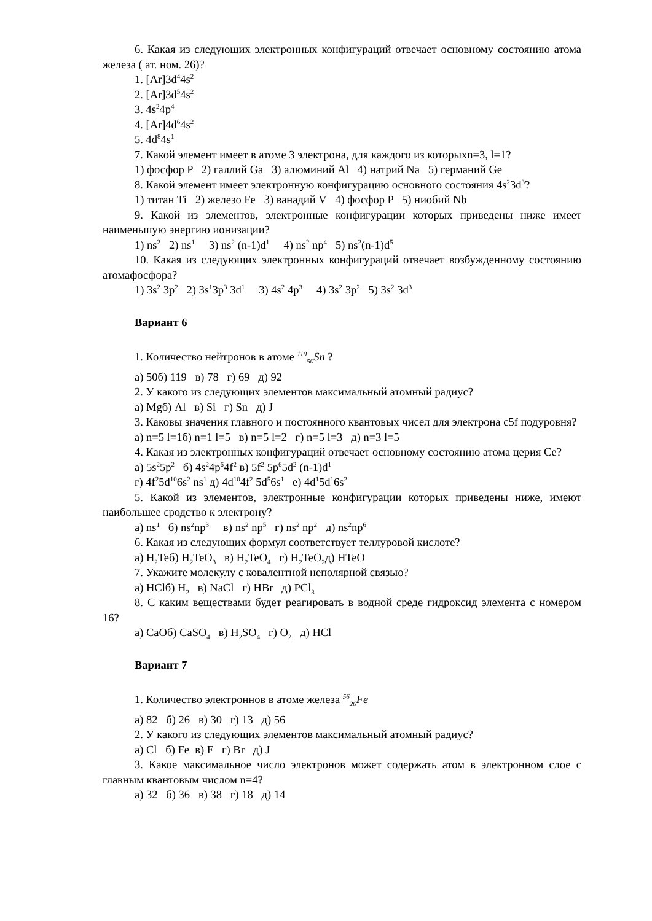6. Какая из следующих электронных конфигураций отвечает основному состоянию атома железа ( ат. ном. 26)?
1. [Ar]3d<sup>4</sup>4s<sup>2</sup>
2. [Ar]3d<sup>5</sup>4s<sup>2</sup>
3. 4s<sup>2</sup>4p<sup>4</sup>
4. [Ar]4d<sup>6</sup>4s<sup>2</sup>
5. 4d<sup>8</sup>4s<sup>1</sup>
7. Какой элемент имеет в атоме 3 электрона, для каждого из которыхn=3, l=1?
1) фосфор P 2) галлий Ga 3) алюминий Al 4) натрий Na 5) германий Ge
8. Какой элемент имеет электронную конфигурацию основного состояния 4s<sup>2</sup>3d<sup>3</sup>?
1) титан Ti 2) железо Fe 3) ванадий V 4) фосфор P 5) ниобий Nb
9. Какой из элементов, электронные конфигурации которых приведены ниже имеет наименьшую энергию ионизации?
1) ns<sup>2</sup> 2) ns<sup>1</sup> 3) ns<sup>2</sup> (n-1)d<sup>1</sup> 4) ns<sup>2</sup> np<sup>4</sup> 5) ns<sup>2</sup>(n-1)d<sup>5</sup>
10. Какая из следующих электронных конфигураций отвечает возбужденному состоянию атомафосфора?
1) 3s<sup>2</sup> 3p<sup>2</sup> 2) 3s<sup>1</sup>3p<sup>3</sup> 3d<sup>1</sup> 3) 4s<sup>2</sup> 4p<sup>3</sup> 4) 3s<sup>2</sup> 3p<sup>2</sup> 5) 3s<sup>2</sup> 3d<sup>3</sup>
Вариант 6
1. Количество нейтронов в атоме <sup>119</sup><sub>50</sub>Sn ?
а) 50б) 119 в) 78 г) 69 д) 92
2. У какого из следующих элементов максимальный атомный радиус?
а) Mgб) Al в) Si г) Sn д) J
3. Каковы значения главного и постоянного квантовых чисел для электрона с5f подуровня?
а) n=5 l=1б) n=1 l=5 в) n=5 l=2 г) n=5 l=3 д) n=3 l=5
4. Какая из электронных конфигураций отвечает основному состоянию атома церия Ce?
а) 5s<sup>2</sup>5p<sup>2</sup> б) 4s<sup>2</sup>4p<sup>6</sup>4f<sup>2</sup> в) 5f<sup>2</sup> 5p<sup>6</sup>5d<sup>2</sup> (n-1)d<sup>1</sup>
г) 4f<sup>2</sup>5d<sup>10</sup>6s<sup>2</sup> ns<sup>1</sup> д) 4d<sup>10</sup>4f<sup>2</sup> 5d<sup>5</sup>6s<sup>1</sup> е) 4d<sup>1</sup>5d<sup>1</sup>6s<sup>2</sup>
5. Какой из элементов, электронные конфигурации которых приведены ниже, имеют наибольшее сродство к электрону?
а) ns<sup>1</sup> б) ns<sup>2</sup>np<sup>3</sup> в) ns<sup>2</sup> np<sup>5</sup> г) ns<sup>2</sup> np<sup>2</sup> д) ns<sup>2</sup>np<sup>6</sup>
6. Какая из следующих формул соответствует теллуровой кислоте?
а) H<sub>2</sub>Teб) H<sub>2</sub>TeO<sub>3</sub> в) H<sub>2</sub>TeO<sub>4</sub> г) H<sub>2</sub>TeO<sub>2</sub>д) HTeO
7. Укажите молекулу с ковалентной неполярной связью?
а) HClб) H<sub>2</sub> в) NaCl г) HBr д) PCl<sub>3</sub>
8. С каким веществами будет реагировать в водной среде гидроксид элемента с номером 16?
а) CaOб) CaSO<sub>4</sub> в) H<sub>2</sub>SO<sub>4</sub> г) O<sub>2</sub> д) HCl
Вариант 7
1. Количество электроннов в атоме железа <sup>56</sup><sub>26</sub>Fe
а) 82 б) 26 в) 30 г) 13 д) 56
2. У какого из следующих элементов максимальный атомный радиус?
а) Cl б) Fe в) F г) Br д) J
3. Какое максимальное число электронов может содержать атом в электронном слое с главным квантовым числом n=4?
а) 32 б) 36 в) 38 г) 18 д) 14